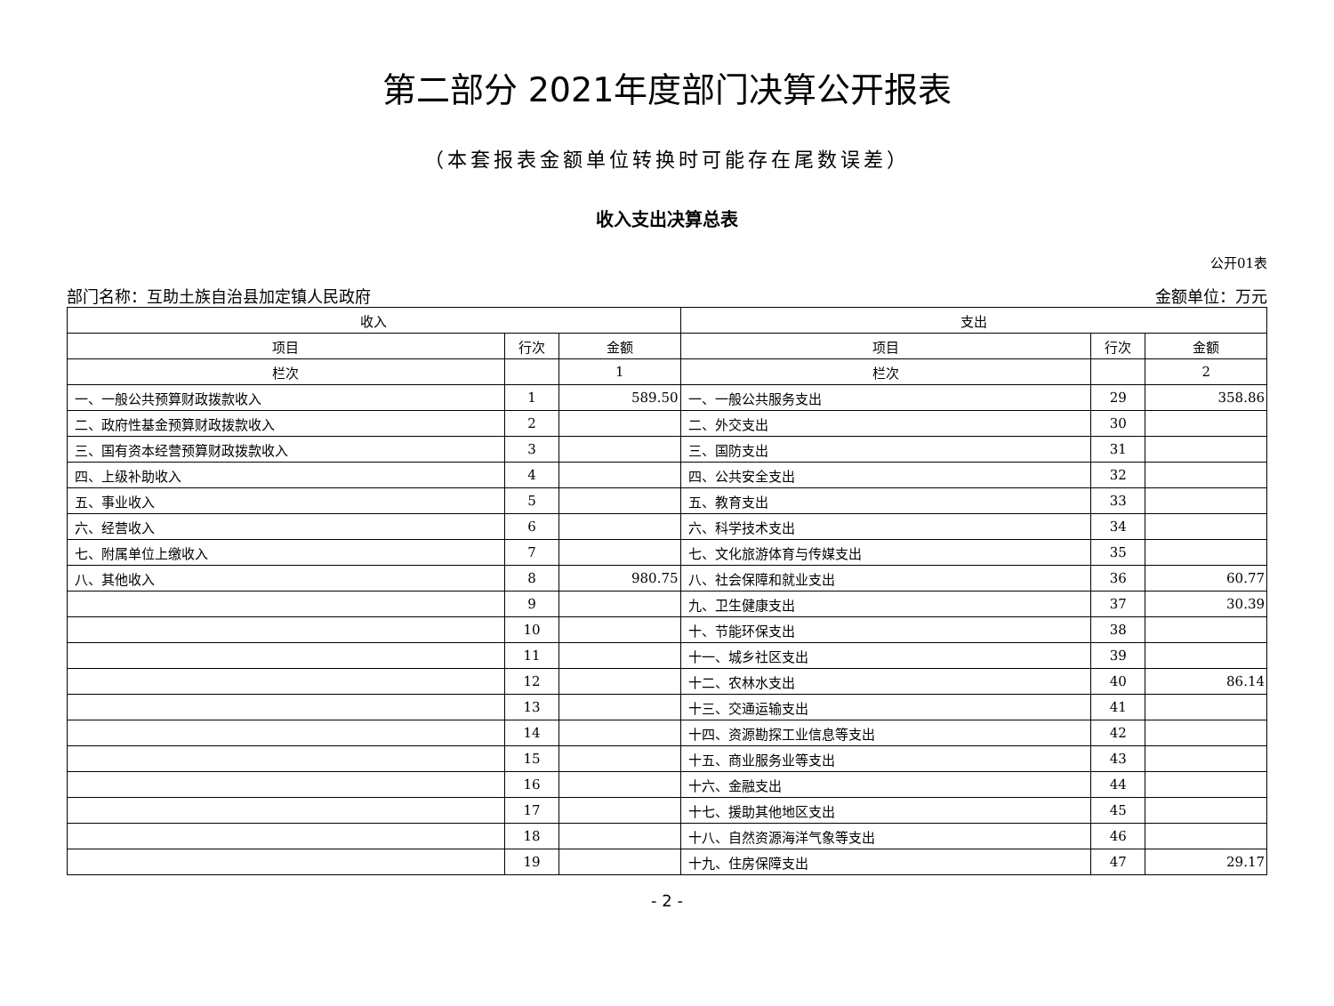第二部分 2021年度部门决算公开报表
（本套报表金额单位转换时可能存在尾数误差）
收入支出决算总表
公开01表
部门名称：互助土族自治县加定镇人民政府 金额单位：万元
| 收入 | | | 支出 | | |
| --- | --- | --- | --- | --- | --- |
| 项目 | 行次 | 金额 | 项目 | 行次 | 金额 |
| 栏次 | | 1 | 栏次 | | 2 |
| 一、一般公共预算财政拨款收入 | 1 | 589.50 | 一、一般公共服务支出 | 29 | 358.86 |
| 二、政府性基金预算财政拨款收入 | 2 | | 二、外交支出 | 30 | |
| 三、国有资本经营预算财政拨款收入 | 3 | | 三、国防支出 | 31 | |
| 四、上级补助收入 | 4 | | 四、公共安全支出 | 32 | |
| 五、事业收入 | 5 | | 五、教育支出 | 33 | |
| 六、经营收入 | 6 | | 六、科学技术支出 | 34 | |
| 七、附属单位上缴收入 | 7 | | 七、文化旅游体育与传媒支出 | 35 | |
| 八、其他收入 | 8 | 980.75 | 八、社会保障和就业支出 | 36 | 60.77 |
| | 9 | | 九、卫生健康支出 | 37 | 30.39 |
| | 10 | | 十、节能环保支出 | 38 | |
| | 11 | | 十一、城乡社区支出 | 39 | |
| | 12 | | 十二、农林水支出 | 40 | 86.14 |
| | 13 | | 十三、交通运输支出 | 41 | |
| | 14 | | 十四、资源勘探工业信息等支出 | 42 | |
| | 15 | | 十五、商业服务业等支出 | 43 | |
| | 16 | | 十六、金融支出 | 44 | |
| | 17 | | 十七、援助其他地区支出 | 45 | |
| | 18 | | 十八、自然资源海洋气象等支出 | 46 | |
| | 19 | | 十九、住房保障支出 | 47 | 29.17 |
- 2 -